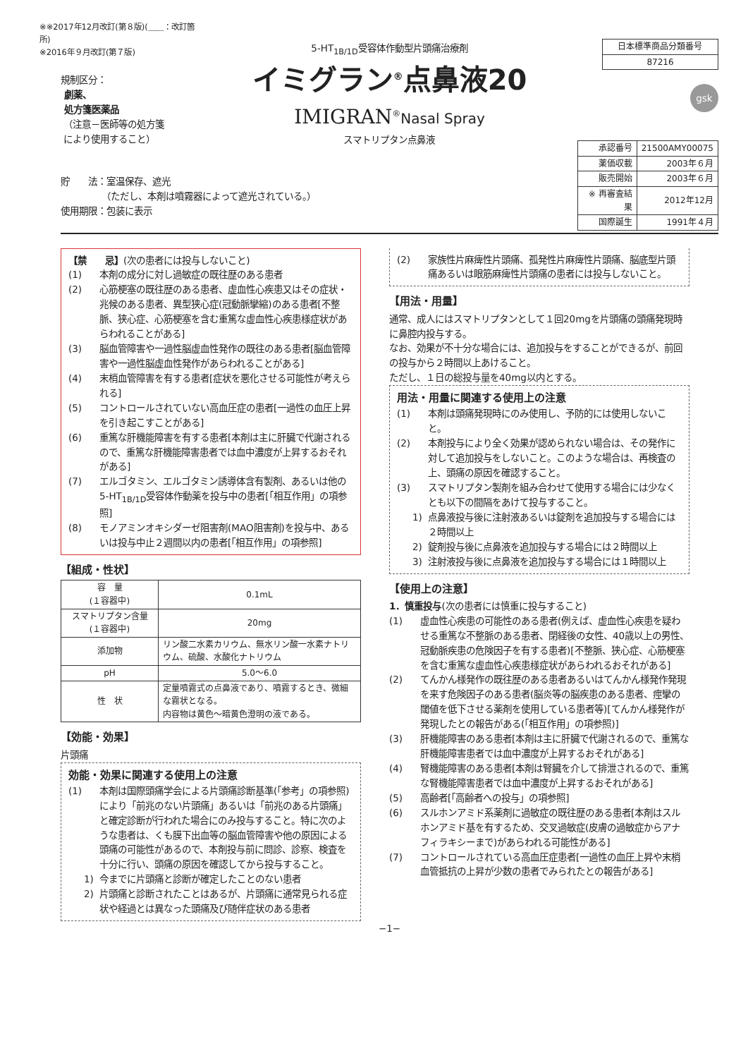※※2017年12月改訂(第８版)(＿＿：改訂箇所)
※2016年９月改訂(第７版)
規制区分：
劇薬、
処方箋医薬品
（注意－医師等の処方箋
により使用すること）
5-HT<sub>1B/1D</sub>受容体作動型片頭痛治療剤
イミグラン<sup>®</sup>点鼻液20
IMIGRAN<sup>®</sup>Nasal Spray
スマトリプタン点鼻液
| 日本標準商品分類番号 |
| 87216 |
gsk
| 承認番号 | 21500AMY00075 |
| 薬価収載 | 2003年６月 |
| 販売開始 | 2003年６月 |
| ※ 再審査結果 | 2012年12月 |
| 国際誕生 | 1991年４月 |
貯　　法：室温保存、遮光
　　　　　（ただし、本剤は噴霧器によって遮光されている。）
使用期限：包装に表示
【禁　　忌】(次の患者には投与しないこと)
(1) 本剤の成分に対し過敏症の既往歴のある患者
(2) 心筋梗塞の既往歴のある患者、虚血性心疾患又はその症状・兆候のある患者、異型狭心症(冠動脈攣縮)のある患者[不整脈、狭心症、心筋梗塞を含む重篤な虚血性心疾患様症状があらわれることがある]
(3) 脳血管障害や一過性脳虚血性発作の既往のある患者[脳血管障害や一過性脳虚血性発作があらわれることがある]
(4) 末梢血管障害を有する患者[症状を悪化させる可能性が考えられる]
(5) コントロールされていない高血圧症の患者[一過性の血圧上昇を引き起こすことがある]
(6) 重篤な肝機能障害を有する患者[本剤は主に肝臓で代謝されるので、重篤な肝機能障害患者では血中濃度が上昇するおそれがある]
(7) エルゴタミン、エルゴタミン誘導体含有製剤、あるいは他の5-HT<sub>1B/1D</sub>受容体作動薬を投与中の患者[「相互作用」の項参照]
(8) モノアミンオキシダーゼ阻害剤(MAO阻害剤)を投与中、あるいは投与中止２週間以内の患者[「相互作用」の項参照]
【組成・性状】
| 容 量 (１容器中) | 0.1mL |
| スマトリプタン含量 (１容器中) | 20mg |
| 添加物 | リン酸二水素カリウム、無水リン酸一水素ナトリウム、硫酸、水酸化ナトリウム |
| pH | 5.0～6.0 |
| 性 状 | 定量噴霧式の点鼻液であり、噴霧するとき、微細な霧状となる。 内容物は黄色～暗黄色澄明の液である。 |
【効能・効果】
片頭痛
効能・効果に関連する使用上の注意
(1) 本剤は国際頭痛学会による片頭痛診断基準(「参考」の項参照)により「前兆のない片頭痛」あるいは「前兆のある片頭痛」と確定診断が行われた場合にのみ投与すること。特に次のような患者は、くも膜下出血等の脳血管障害や他の原因による頭痛の可能性があるので、本剤投与前に問診、診察、検査を十分に行い、頭痛の原因を確認してから投与すること。
1) 今までに片頭痛と診断が確定したことのない患者
2) 片頭痛と診断されたことはあるが、片頭痛に通常見られる症状や経過とは異なった頭痛及び随伴症状のある患者
(2) 家族性片麻痺性片頭痛、孤発性片麻痺性片頭痛、脳底型片頭痛あるいは眼筋麻痺性片頭痛の患者には投与しないこと。
【用法・用量】
通常、成人にはスマトリプタンとして１回20mgを片頭痛の頭痛発現時に鼻腔内投与する。
なお、効果が不十分な場合には、追加投与をすることができるが、前回の投与から２時間以上あけること。
ただし、１日の総投与量を40mg以内とする。
用法・用量に関連する使用上の注意
(1) 本剤は頭痛発現時にのみ使用し、予防的には使用しないこと。
(2) 本剤投与により全く効果が認められない場合は、その発作に対して追加投与をしないこと。このような場合は、再検査の上、頭痛の原因を確認すること。
(3) スマトリプタン製剤を組み合わせて使用する場合には少なくとも以下の間隔をあけて投与すること。
1) 点鼻液投与後に注射液あるいは錠剤を追加投与する場合には２時間以上
2) 錠剤投与後に点鼻液を追加投与する場合には２時間以上
3) 注射液投与後に点鼻液を追加投与する場合には１時間以上
【使用上の注意】
1．慎重投与(次の患者には慎重に投与すること)
(1) 虚血性心疾患の可能性のある患者(例えば、虚血性心疾患を疑わせる重篤な不整脈のある患者、閉経後の女性、40歳以上の男性、冠動脈疾患の危険因子を有する患者)[不整脈、狭心症、心筋梗塞を含む重篤な虚血性心疾患様症状があらわれるおそれがある]
(2) てんかん様発作の既往歴のある患者あるいはてんかん様発作発現を来す危険因子のある患者(脳炎等の脳疾患のある患者、痙攣の閾値を低下させる薬剤を使用している患者等)[てんかん様発作が発現したとの報告がある(「相互作用」の項参照)]
(3) 肝機能障害のある患者[本剤は主に肝臓で代謝されるので、重篤な肝機能障害患者では血中濃度が上昇するおそれがある]
(4) 腎機能障害のある患者[本剤は腎臓を介して排泄されるので、重篤な腎機能障害患者では血中濃度が上昇するおそれがある]
(5) 高齢者[「高齢者への投与」の項参照]
(6) スルホンアミド系薬剤に過敏症の既往歴のある患者[本剤はスルホンアミド基を有するため、交叉過敏症(皮膚の過敏症からアナフィラキシーまで)があらわれる可能性がある]
(7) コントロールされている高血圧症患者[一過性の血圧上昇や末梢血管抵抗の上昇が少数の患者でみられたとの報告がある]
−1−